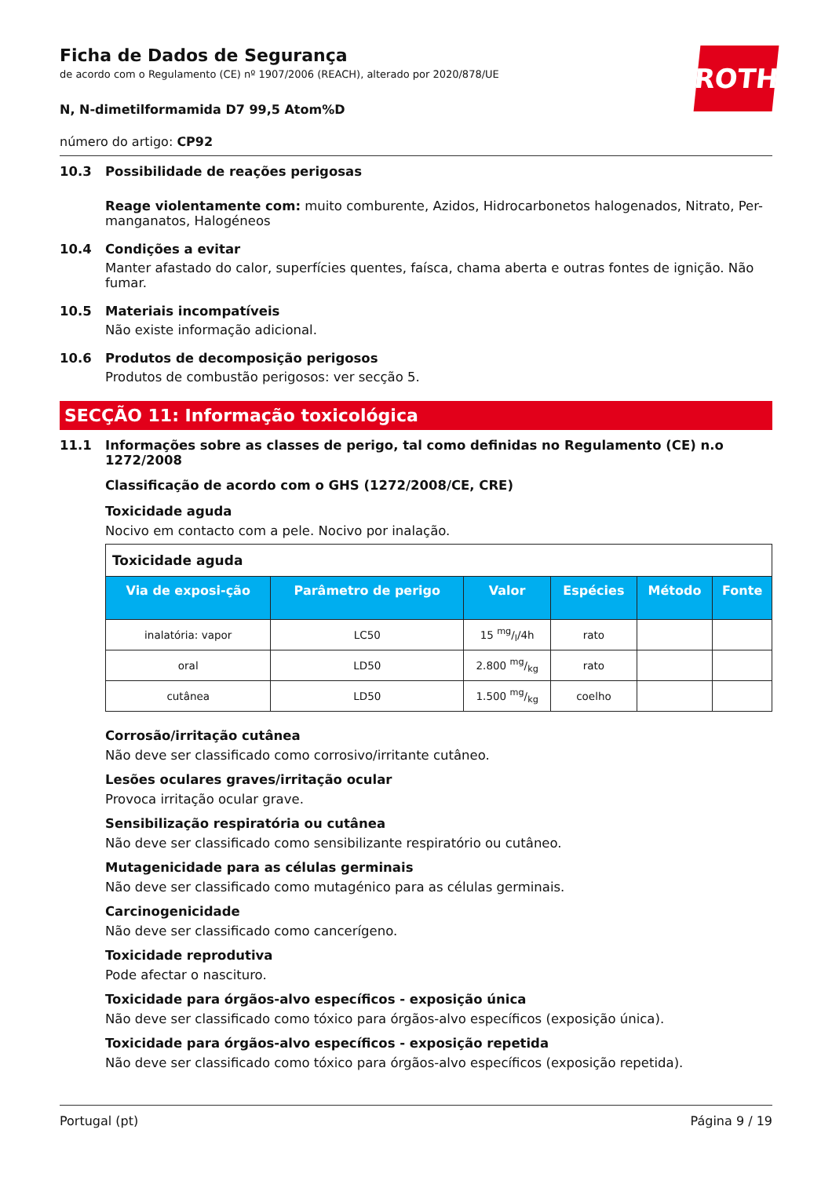ROTH
Ficha de Dados de Segurança
de acordo com o Regulamento (CE) nº 1907/2006 (REACH), alterado por 2020/878/UE
N, N-dimetilformamida D7 99,5 Atom%D
número do artigo: CP92
10.3 Possibilidade de reações perigosas
Reage violentamente com: muito comburente, Azidos, Hidrocarbonetos halogenados, Nitrato, Per-manganatos, Halogéneos
10.4 Condições a evitar
Manter afastado do calor, superfícies quentes, faísca, chama aberta e outras fontes de ignição. Não fumar.
10.5 Materiais incompatíveis
Não existe informação adicional.
10.6 Produtos de decomposição perigosos
Produtos de combustão perigosos: ver secção 5.
SECÇÃO 11: Informação toxicológica
11.1 Informações sobre as classes de perigo, tal como definidas no Regulamento (CE) n.o 1272/2008
Classificação de acordo com o GHS (1272/2008/CE, CRE)
Toxicidade aguda
Nocivo em contacto com a pele. Nocivo por inalação.
| Toxicidade aguda | | | | | |
| Via de exposi-ção | Parâmetro de perigo | Valor | Espécies | Método | Fonte |
| inalatória: vapor | LC50 | 15 mg/l/4h | rato | | |
| oral | LD50 | 2.800 mg/kg | rato | | |
| cutânea | LD50 | 1.500 mg/kg | coelho | | |
Corrosão/irritação cutânea
Não deve ser classificado como corrosivo/irritante cutâneo.
Lesões oculares graves/irritação ocular
Provoca irritação ocular grave.
Sensibilização respiratória ou cutânea
Não deve ser classificado como sensibilizante respiratório ou cutâneo.
Mutagenicidade para as células germinais
Não deve ser classificado como mutagénico para as células germinais.
Carcinogenicidade
Não deve ser classificado como cancerígeno.
Toxicidade reprodutiva
Pode afectar o nascituro.
Toxicidade para órgãos-alvo específicos - exposição única
Não deve ser classificado como tóxico para órgãos-alvo específicos (exposição única).
Toxicidade para órgãos-alvo específicos - exposição repetida
Não deve ser classificado como tóxico para órgãos-alvo específicos (exposição repetida).
Portugal (pt) Página 9 / 19